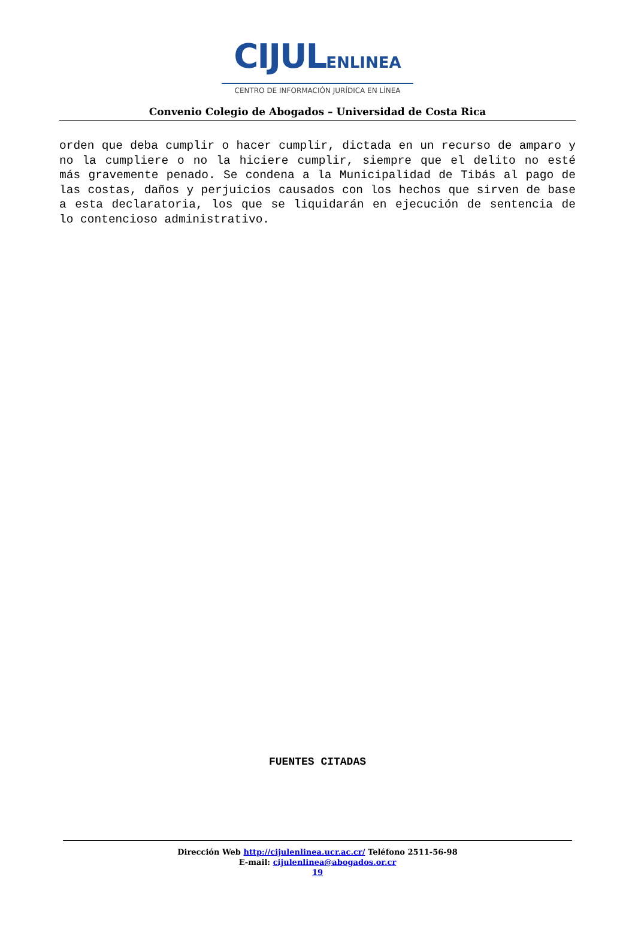CIJULENLINEA
CENTRO DE INFORMACIÓN JURÍDICA EN LÍNEA
Convenio Colegio de Abogados – Universidad de Costa Rica
orden que deba cumplir o hacer cumplir, dictada en un recurso de amparo y no la cumpliere o no la hiciere cumplir, siempre que el delito no esté más gravemente penado. Se condena a la Municipalidad de Tibás al pago de las costas, daños y perjuicios causados con los hechos que sirven de base a esta declaratoria, los que se liquidarán en ejecución de sentencia de lo contencioso administrativo.
FUENTES CITADAS
Dirección Web http://cijulenlinea.ucr.ac.cr/ Teléfono 2511-56-98
E-mail: cijulenlinea@abogados.or.cr
19